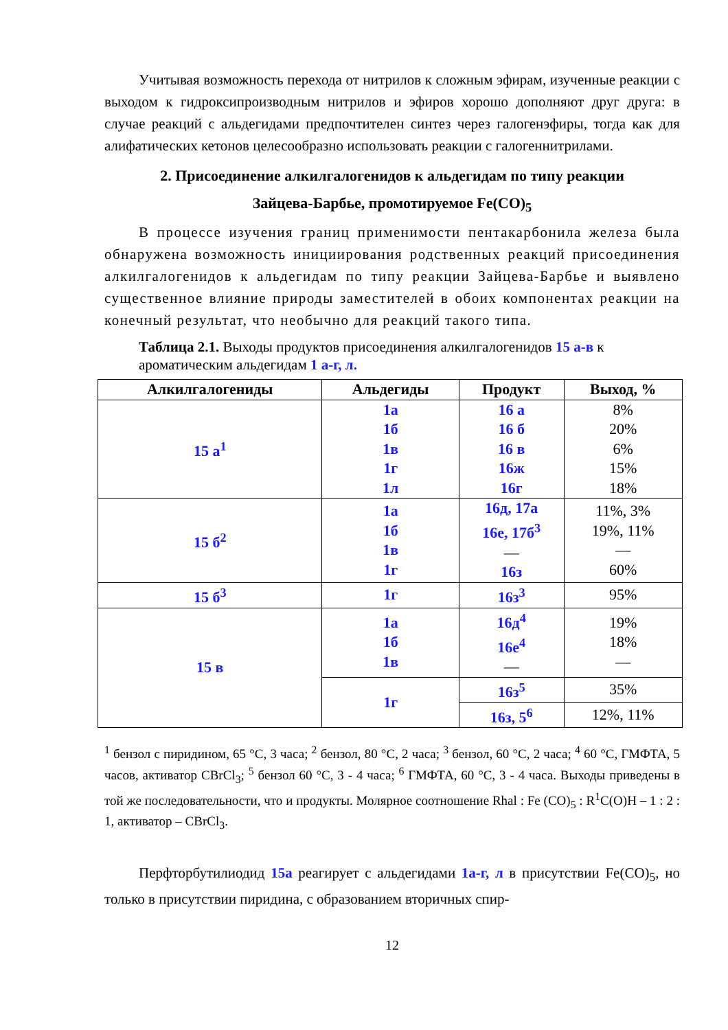Учитывая возможность перехода от нитрилов к сложным эфирам, изученные реакции с выходом к гидроксипроизводным нитрилов и эфиров хорошо дополняют друг друга: в случае реакций с альдегидами предпочтителен синтез через галогенэфиры, тогда как для алифатических кетонов целесообразно использовать реакции с галогеннитрилами.
2. Присоединение алкилгалогенидов к альдегидам по типу реакции
Зайцева-Барбье, промотируемое Fe(CO)<sub>5</sub>
В процессе изучения границ применимости пентакарбонила железа была обнаружена возможность инициирования родственных реакций присоединения алкилгалогенидов к альдегидам по типу реакции Зайцева-Барбье и выявлено существенное влияние природы заместителей в обоих компонентах реакции на конечный результат, что необычно для реакций такого типа.
Таблица 2.1. Выходы продуктов присоединения алкилгалогенидов 15 а-в к ароматическим альдегидам 1 а-г, л.
| Алкилгалогениды | Альдегиды | Продукт | Выход, % |
| --- | --- | --- | --- |
| 15 а<sup>1</sup> | 1а 1б 1в 1г 1л | 16 а 16 б 16 в 16ж 16г | 8% 20% 6% 15% 18% |
| 15 б<sup>2</sup> | 1а 1б 1в 1г | 16д, 17а 16е, 17б<sup>3</sup> — 16з | 11%, 3% 19%, 11% — 60% |
| 15 б<sup>3</sup> | 1г | 16з<sup>3</sup> | 95% |
| 15 в | 1а 1б 1в | 16д<sup>4</sup> 16е<sup>4</sup> — | 19% 18% — |
| | 1г | 16з<sup>5</sup> | 35% |
| | | 16з, 5<sup>6</sup> | 12%, 11% |
<sup>1</sup> бензол с пиридином, 65 °С, 3 часа; <sup>2</sup> бензол, 80 °С, 2 часа; <sup>3</sup> бензол, 60 °С, 2 часа; <sup>4</sup> 60 °С, ГМФТА, 5 часов, активатор CBrCl<sub>3</sub>; <sup>5</sup> бензол 60 °С, 3 - 4 часа; <sup>6</sup> ГМФТА, 60 °С, 3 - 4 часа. Выходы приведены в той же последовательности, что и продукты. Молярное соотношение Rhal : Fe (CO)<sub>5</sub> : R<sup>1</sup>C(O)H – 1 : 2 : 1, активатор – CBrCl<sub>3</sub>.
Перфторбутилиодид 15а реагирует с альдегидами 1а-г, л в присутствии Fe(CO)<sub>5</sub>, но только в присутствии пиридина, с образованием вторичных спир-
12